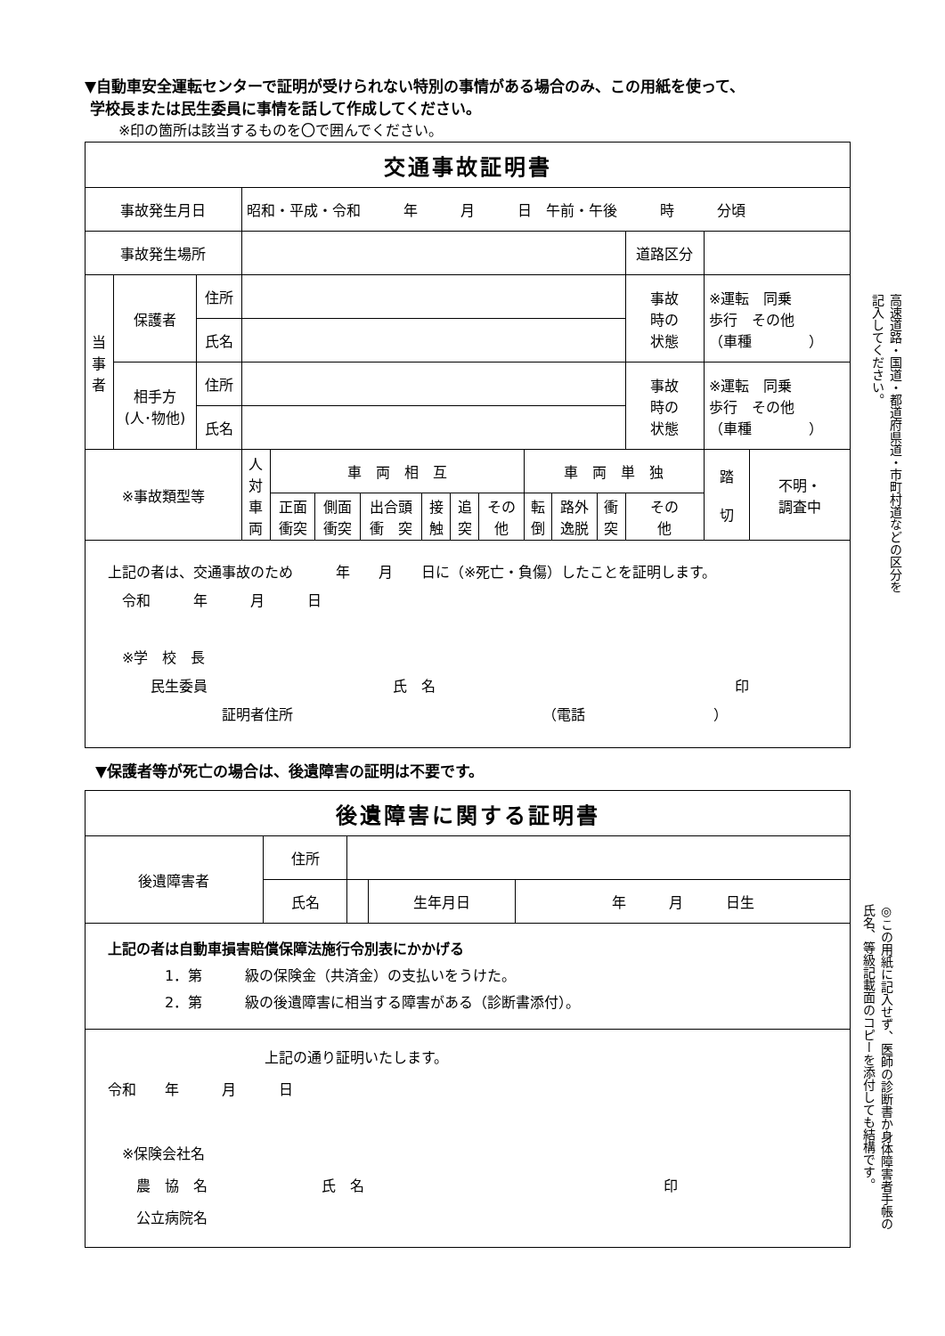▼自動車安全運転センターで証明が受けられない特別の事情がある場合のみ、この用紙を使って、
学校長または民生委員に事情を話して作成してください。
※印の箇所は該当するものを〇で囲んでください。
| 交通事故証明書 | | | | | | | | | | | | | | | |
| 事故発生月日 | | | 昭和・平成・令和 年 月 日 午前・午後 時 分頃 | | | | | | | | | | | | |
| 事故発生場所 | | | | | | | | | | | | | 道路区分 | | |
| 当 事 者 | 保護者 | 住所 | | | | | | | | | | | 事故 時の 状態 | ※運転 同乗 歩行 その他 （車種 ） | |
| | | 氏名 | | | | | | | | | | | | | |
| | 相手方 (人･物他) | 住所 | | | | | | | | | | | 事故 時の 状態 | ※運転 同乗 歩行 その他 （車種 ） | |
| | | 氏名 | | | | | | | | | | | | | |
| ※事故類型等 | | | 人 対 車 両 | 車 両 相 互 | | | | | | 車 両 単 独 | | | | 踏 切 | 不明・ 調査中 |
| | | | | 正面 衝突 | 側面 衝突 | 出合頭 衝 突 | 接 触 | 追 突 | その 他 | 転 倒 | 路外 逸脱 | 衝 突 | その 他 | | |
| 上記の者は、交通事故のため 年 月 日に（※死亡・負傷）したことを証明します。 令和 年 月 日 ※学 校 長 民生委員 氏 名 印 証明者住所 （電話 ） | | | | | | | | | | | | | | | |
▼保護者等が死亡の場合は、後遺障害の証明は不要です。
| 後遺障害に関する証明書 | | | | |
| 後遺障害者 | 住所 | | | |
| | 氏名 | | 生年月日 | 年 月 日生 |
| 上記の者は自動車損害賠償保障法施行令別表にかかげる 1．第 級の保険金（共済金）の支払いをうけた。 2．第 級の後遺障害に相当する障害がある（診断書添付）。 | | | | |
| 上記の通り証明いたします。 令和 年 月 日 ※保険会社名 農 協 名 氏 名 印 公立病院名 | | | | |
高速道路・国道・都道府県道・市町村道などの区分を
記入してください。
◎この用紙に記入せず、医師の診断書か身体障害者手帳の
氏名、等級記載面のコピーを添付しても結構です。